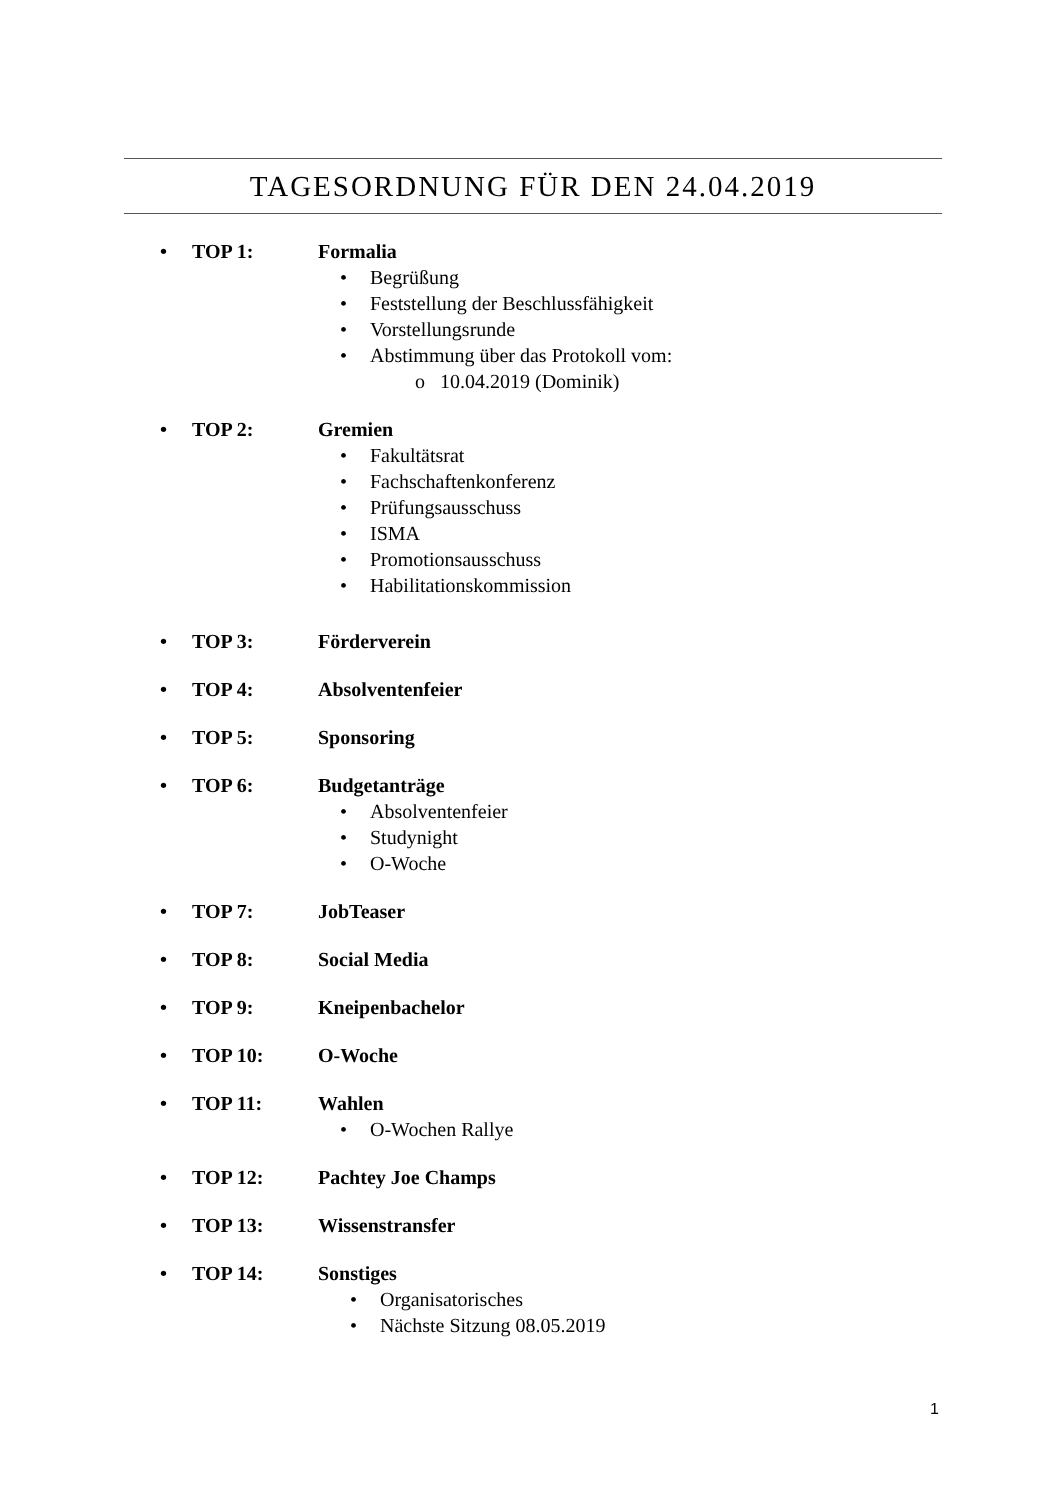TAGESORDNUNG FÜR DEN 24.04.2019
• TOP 1: Formalia
• Begrüßung
• Feststellung der Beschlussfähigkeit
• Vorstellungsrunde
• Abstimmung über das Protokoll vom:
o 10.04.2019 (Dominik)
• TOP 2: Gremien
• Fakultätsrat
• Fachschaftenkonferenz
• Prüfungsausschuss
• ISMA
• Promotionsausschuss
• Habilitationskommission
• TOP 3: Förderverein
• TOP 4: Absolventenfeier
• TOP 5: Sponsoring
• TOP 6: Budgetanträge
• Absolventenfeier
• Studynight
• O-Woche
• TOP 7: JobTeaser
• TOP 8: Social Media
• TOP 9: Kneipenbachelor
• TOP 10: O-Woche
• TOP 11: Wahlen
• O-Wochen Rallye
• TOP 12: Pachtey Joe Champs
• TOP 13: Wissenstransfer
• TOP 14: Sonstiges
• Organisatorisches
• Nächste Sitzung 08.05.2019
1